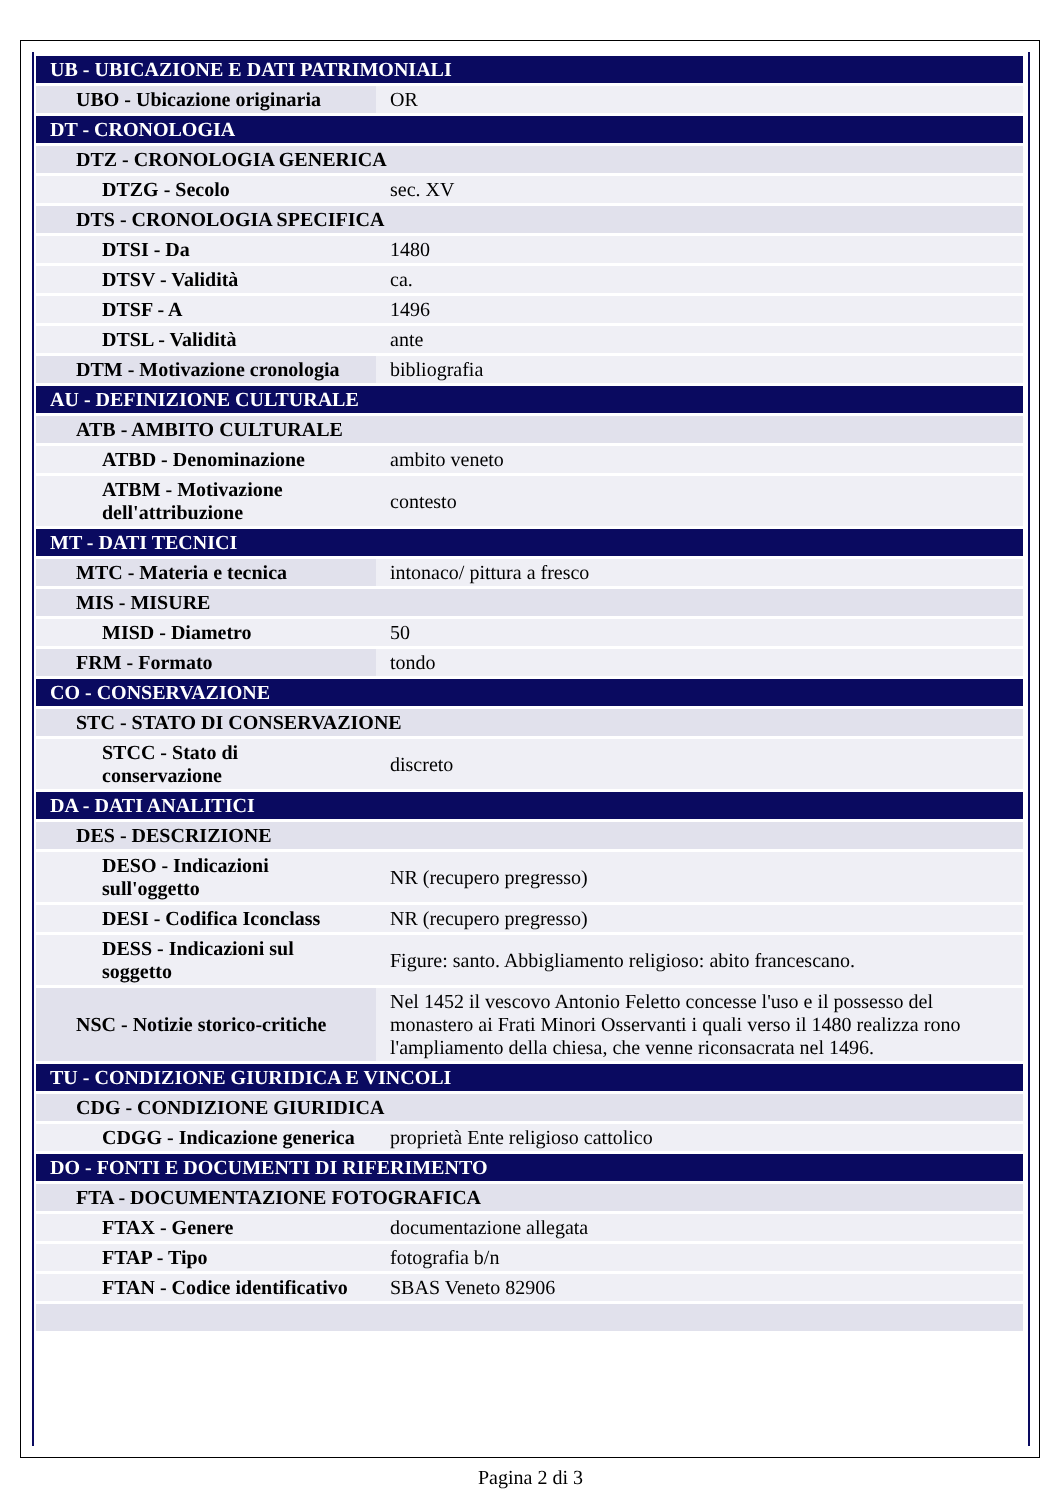| UB - UBICAZIONE E DATI PATRIMONIALI | |
| UBO - Ubicazione originaria | OR |
| DT - CRONOLOGIA | |
| DTZ - CRONOLOGIA GENERICA | |
| DTZG - Secolo | sec. XV |
| DTS - CRONOLOGIA SPECIFICA | |
| DTSI - Da | 1480 |
| DTSV - Validità | ca. |
| DTSF - A | 1496 |
| DTSL - Validità | ante |
| DTM - Motivazione cronologia | bibliografia |
| AU - DEFINIZIONE CULTURALE | |
| ATB - AMBITO CULTURALE | |
| ATBD - Denominazione | ambito veneto |
| ATBM - Motivazione dell'attribuzione | contesto |
| MT - DATI TECNICI | |
| MTC - Materia e tecnica | intonaco/ pittura a fresco |
| MIS - MISURE | |
| MISD - Diametro | 50 |
| FRM - Formato | tondo |
| CO - CONSERVAZIONE | |
| STC - STATO DI CONSERVAZIONE | |
| STCC - Stato di conservazione | discreto |
| DA - DATI ANALITICI | |
| DES - DESCRIZIONE | |
| DESO - Indicazioni sull'oggetto | NR (recupero pregresso) |
| DESI - Codifica Iconclass | NR (recupero pregresso) |
| DESS - Indicazioni sul soggetto | Figure: santo. Abbigliamento religioso: abito francescano. |
| NSC - Notizie storico-critiche | Nel 1452 il vescovo Antonio Feletto concesse l'uso e il possesso del monastero ai Frati Minori Osservanti i quali verso il 1480 realizza rono l'ampliamento della chiesa, che venne riconsacrata nel 1496. |
| TU - CONDIZIONE GIURIDICA E VINCOLI | |
| CDG - CONDIZIONE GIURIDICA | |
| CDGG - Indicazione generica | proprietà Ente religioso cattolico |
| DO - FONTI E DOCUMENTI DI RIFERIMENTO | |
| FTA - DOCUMENTAZIONE FOTOGRAFICA | |
| FTAX - Genere | documentazione allegata |
| FTAP - Tipo | fotografia b/n |
| FTAN - Codice identificativo | SBAS Veneto 82906 |
Pagina 2 di 3